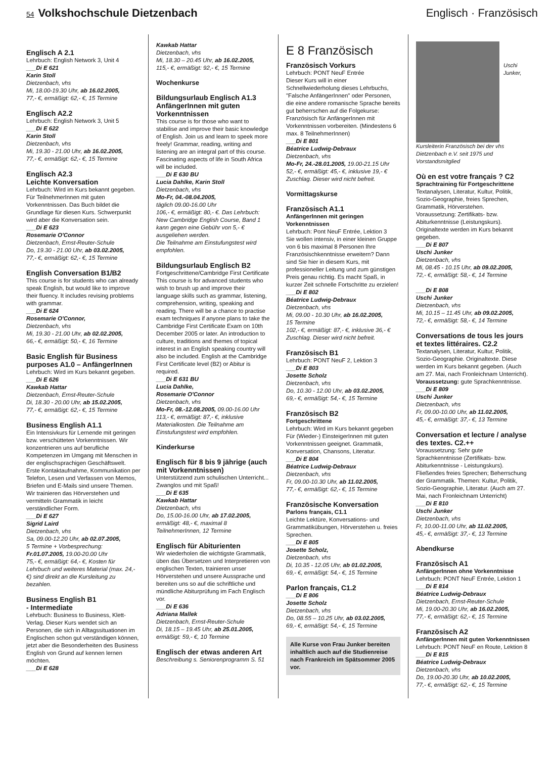54 Volkshochschule Dietzenbach Englisch · Französisch
Englisch A 2.1
Lehrbuch: English Network 3, Unit 4
___Di E 621
Karin Stoll
Dietzenbach, vhs
Mi, 18.00-19.30 Uhr, ab 16.02.2005,
77,- €, ermäßigt: 62,- €, 15 Termine
Englisch A2.2
Lehrbuch: English Network 3, Unit 5
___Di E 622
Karin Stoll
Dietzenbach, vhs
Mi, 19.30 - 21.00 Uhr, ab 16.02.2005,
77,- €, ermäßigt: 62,- €, 15 Termine
Englisch A2.3
Leichte Konversation
Lehrbuch: Wird im Kurs bekannt gegeben. Für TeilnehmerInnen mit guten Vorkenntnissen. Das Buch bildet die Grundlage für diesen Kurs. Schwerpunkt wird aber die Konversation sein.
___Di E 623
Rosemarie O'Connor
Dietzenbach, Ernst-Reuter-Schule
Do, 19.30 - 21.00 Uhr, ab 03.02.2005,
77,- €, ermäßigt: 62,- €, 15 Termine
English Conversation B1/B2
This course is for students who can already speak English, but would like to improve their fluency. It includes revising problems with grammar.
___Di E 624
Rosemarie O'Connor,
Dietzenbach, vhs
Mi, 19.30 - 21.00 Uhr, ab 02.02.2005,
66,- €, ermäßigt: 50,- €, 16 Termine
Basic English für Business purposes A1.0 – AnfängerInnen
Lehrbuch: Wird im Kurs bekannt gegeben.
___Di E 626
Kawkab Hattar
Dietzenbach, Ernst-Reuter-Schule
Di, 18.30 - 20.00 Uhr, ab 15.02.2005,
77,- €, ermäßigt: 62,- €, 15 Termine
Business English A1.1
Ein Intensivkurs für Lernende mit geringen bzw. verschütteten Vorkenntnissen. Wir konzentrieren uns auf berufliche Kompetenzen im Umgang mit Menschen in der englischsprachigen Geschäftswelt. Erste Kontaktaufnahme, Kommunikation per Telefon, Lesen und Verfassen von Memos, Briefen und E-Mails sind unsere Themen. Wir trainieren das Hörverstehen und vermitteln Grammatik in leicht verständlicher Form.
___Di E 627
Sigrid Laird
Dietzenbach, vhs
Sa, 09.00-12.20 Uhr, ab 02.07.2005,
5 Termine + Vorbesprechung:
Fr.01.07.2005, 19.00-20.00 Uhr
75,- €, ermäßigt: 64,- €, Kosten für Lehrbuch und weiteres Material (max. 24,- €) sind direkt an die Kursleitung zu bezahlen.
Business English B1
- Intermediate
Lehrbuch: Business to Business, Klett-Verlag. Dieser Kurs wendet sich an Personen, die sich in Alltagssituationen im Englischen schon gut verständigen können, jetzt aber die Besonderheiten des Business English von Grund auf kennen lernen möchten.
___Di E 628
Kawkab Hattar
Dietzenbach, vhs
Mi, 18.30 – 20.45 Uhr, ab 16.02.2005,
115,- €, ermäßigt: 92,- €, 15 Termine
Wochenkurse
Bildungsurlaub Englisch A1.3 AnfängerInnen mit guten Vorkenntnissen
This course is for those who want to stabilise and improve their basic knowledge of English. Join us and learn to speek more freely! Grammar, reading, writing and listening are an integral part of this course. Fascinating aspects of life in South Africa will be included.
___Di E 630 BU
Lucia Dahlke, Karin Stoll
Dietzenbach, vhs
Mo-Fr, 04.-08.04.2005,
täglich 09.00-16.00 Uhr
106,- €, ermäßigt: 80,- €. Das Lehrbuch: New Cambridge English Course, Band 1 kann gegen eine Gebühr von 5,- € ausgeliehen werden.
Die Teilnahme am Einstufungstest wird empfohlen.
Bildungsurlaub Englisch B2
Fortgeschrittene/Cambridge First Certificate This course is for advanced students who wish to brush up and improve their language skills such as grammar, listening, comprehension, writing, speaking and reading. There will be a chance to practise exam techniques if anyone plans to take the Cambridge First Certificate Exam on 10th December 2005 or later. An introduction to culture, traditions and themes of topical interest in an English speaking country will also be included. English at the Cambridge First Certificate level (B2) or Abitur is required.
___Di E 631 BU
Lucia Dahlke,
Rosemarie O'Connor
Dietzenbach, vhs
Mo-Fr, 08.-12.08.2005, 09.00-16.00 Uhr
113,- €, ermäßigt: 87,- €, inklusive Materialkosten. Die Teilnahme am Einstufungstest wird empfohlen.
Kinderkurse
Englisch für 8 bis 9 jährige (auch mit Vorkenntnissen)
Unterstützend zum schulischen Unterricht... Zwanglos und mit Spaß!
___Di E 635
Kawkab Hattar
Dietzenbach, vhs
Do, 15.00-16.00 Uhr, ab 17.02.2005,
ermäßigt: 48,- €, maximal 8 TeilnehmerInnen, 12 Termine
Englisch für Abiturienten
Wir wiederholen die wichtigste Grammatik, üben das Übersetzen und Interpretieren von englischen Texten, trainieren unser Hörverstehen und unsere Aussprache und bereiten uns so auf die schriftliche und mündliche Abiturprüfung im Fach Englisch vor.
___Di E 636
Adriana Mallek
Dietzenbach, Ernst-Reuter-Schule
Di, 18.15 – 19.45 Uhr, ab 25.01.2005,
ermäßigt: 59,- €, 10 Termine
Englisch der etwas anderen Art
Beschreibung s. Seniorenprogramm S. 51
E 8 Französisch
Französisch Vorkurs
Lehrbuch: PONT NeuF Entrée
Dieser Kurs will in einer Schnellwiederholung dieses Lehrbuchs, "Falsche AnfängerInnen" oder Personen, die eine andere romanische Sprache bereits gut beherrschen auf die Folgekurse: Französisch für AnfängerInnen mit Vorkenntnissen vorbereiten. (Mindestens 6 max. 8 TeilnehmerInnen)
___Di E 801
Béatrice Ludwig-Debraux
Dietzenbach, vhs
Mo-Fr, 24.-28.01.2005, 19.00-21.15 Uhr 52,- €, ermäßigt: 45,- €, inklusive 19,- € Zuschlag. Dieser wird nicht befreit.
Vormittagskurse
Französisch A1.1
AnfängerInnen mit geringen Vorkenntnissen
Lehrbuch: Pont NeuF Entrée, Lektion 3
Sie wollen intensiv, in einer kleinen Gruppe von 6 bis maximal 8 Personen Ihre Französischkenntnisse erweitern? Dann sind Sie hier in diesem Kurs, mit professioneller Leitung und zum günstigen Preis genau richtig. Es macht Spaß, in kurzer Zeit schnelle Fortschritte zu erzielen!
___Di E 802
Béatrice Ludwig-Debraux
Dietzenbach, vhs
Mi, 09.00 - 10.30 Uhr, ab 16.02.2005,
15 Termine
102,- €, ermäßigt: 87,- €, inklusive 36,- € Zuschlag. Dieser wird nicht befreit.
Französisch B1
Lehrbuch: PONT NeuF 2, Lektion 3
___Di E 803
Josette Scholz
Dietzenbach, vhs
Do, 10.30 - 12.00 Uhr, ab 03.02.2005,
69,- €, ermäßigt: 54,- €, 15 Termine
Französisch B2
Fortgeschrittene
Lehrbuch: Wird im Kurs bekannt gegeben
Für (Wieder-) EinsteigerInnen mit guten Vorkenntnissen geeignet. Grammatik, Konversation, Chansons, Literatur.
___Di E 804
Béatrice Ludwig-Debraux
Dietzenbach, vhs
Fr, 09.00-10.30 Uhr, ab 11.02.2005,
77,- €, ermäßigt: 62,- €, 15 Termine
Französische Konversation
Parlons français, C1.1
Leichte Lektüre, Konversations- und Grammatikübungen, Hörverstehen u. freies Sprechen.
___Di E 805
Josette Scholz,
Dietzenbach, vhs
Di, 10.35 - 12.05 Uhr, ab 01.02.2005,
69,- €, ermäßigt: 54,- €, 15 Termine
Parlon français, C1.2
___Di E 806
Josette Scholz
Dietzenbach, vhs
Do, 08.55 – 10.25 Uhr, ab 03.02.2005,
69,- €, ermäßigt: 54,- €, 15 Termine
Alle Kurse von Frau Junker bereiten inhaltlich auch auf die Studienreise nach Frankreich im Spätsommer 2005 vor.
Uschi Junker, Kursleiterin Französisch bei der vhs Dietzenbach e.V. seit 1975 und Vorstandsmitglied
Où en est votre français ? C2
Sprachtraining für Fortgeschrittene
Textanalysen, Literatur, Kultur, Politik, Sozio-Geographie, freies Sprechen, Grammatik, Hörverstehen.
Voraussetzung: Zertifikats- bzw. Abiturkenntnisse (Leistungskurs). Originaltexte werden im Kurs bekannt gegeben.
___Di E 807
Uschi Junker
Dietzenbach, vhs
Mi, 08.45 - 10.15 Uhr, ab 09.02.2005,
72,- €, ermäßigt: 58,- €, 14 Termine
___Di E 808
Uschi Junker
Dietzenbach, vhs
Mi, 10.15 – 11.45 Uhr, ab 09.02.2005,
72,- €, ermäßigt: 58,- €, 14 Termine
Conversations de tous les jours et textes littéraires. C2.2
Textanalysen, Literatur, Kultur, Politik, Sozio-Geographie. Originaltexte. Diese werden im Kurs bekannt gegeben. (Auch am 27. Mai, nach Fronleichnam Unterricht).
Voraussetzung: gute Sprachkenntnisse.
___Di E 809
Uschi Junker
Dietzenbach, vhs
Fr, 09.00-10.00 Uhr, ab 11.02.2005,
45,- €, ermäßigt: 37,- €, 13 Termine
Conversation et lecture / analyse des textes. C2.++
Voraussetzung: Sehr gute Sprachkenntnisse (Zertifikats- bzw. Abiturkenntnisse - Leistungskurs). Fließendes freies Sprechen; Beherrschung der Grammatik. Themen: Kultur, Politik, Sozio-Geographie, Literatur. (Auch am 27. Mai, nach Fronleichnam Unterricht)
___Di E 810
Uschi Junker
Dietzenbach, vhs
Fr, 10.00-11.00 Uhr, ab 11.02.2005,
45,- €, ermäßigt: 37,- €, 13 Termine
Abendkurse
Französisch A1
AnfängerInnen ohne Vorkenntnisse
Lehrbuch: PONT NeuF Entrée, Lektion 1
___Di E 814
Béatrice Ludwig-Debraux
Dietzenbach, Ernst-Reuter-Schule
Mi, 19.00-20.30 Uhr, ab 16.02.2005,
77,- €, ermäßigt: 62,- €, 15 Termine
Französisch A2
AnfängerInnen mit guten Vorkenntnissen
Lehrbuch: PONT NeuF en Route, Lektion 8
___Di E 815
Béatrice Ludwig-Debraux
Dietzenbach, vhs
Do, 19.00-20.30 Uhr, ab 10.02.2005,
77,- €, ermäßigt: 62,- €, 15 Termine